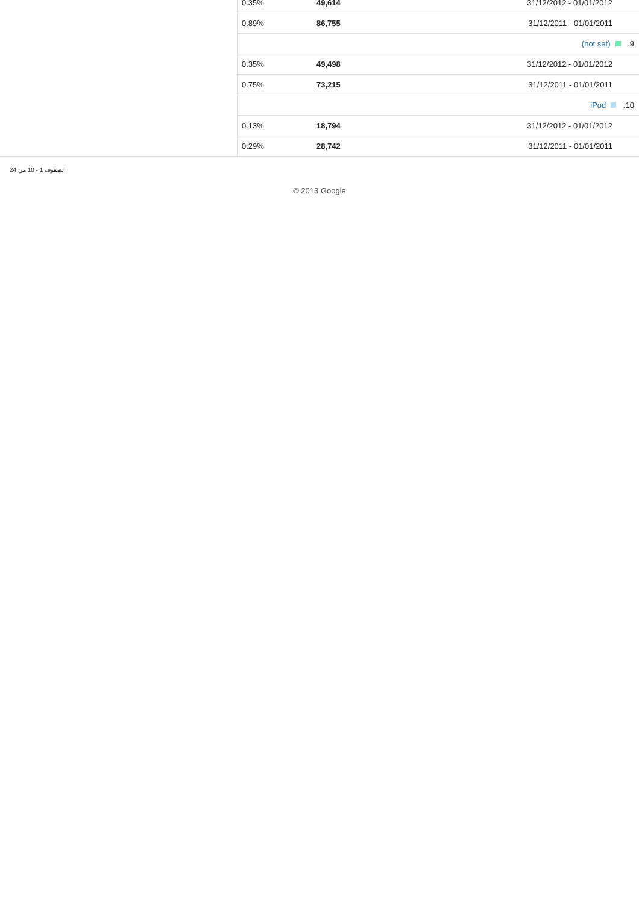| 0.35% | 49,614 | 31/12/2012 - 01/01/2012 |
| 0.89% | 86,755 | 31/12/2011 - 01/01/2011 |
| 9. (not set) | | |
| 0.35% | 49,498 | 31/12/2012 - 01/01/2012 |
| 0.75% | 73,215 | 31/12/2011 - 01/01/2011 |
| 10. iPod | | |
| 0.13% | 18,794 | 31/12/2012 - 01/01/2012 |
| 0.29% | 28,742 | 31/12/2011 - 01/01/2011 |
الصفوف 1 - 10 من 24
© 2013 Google